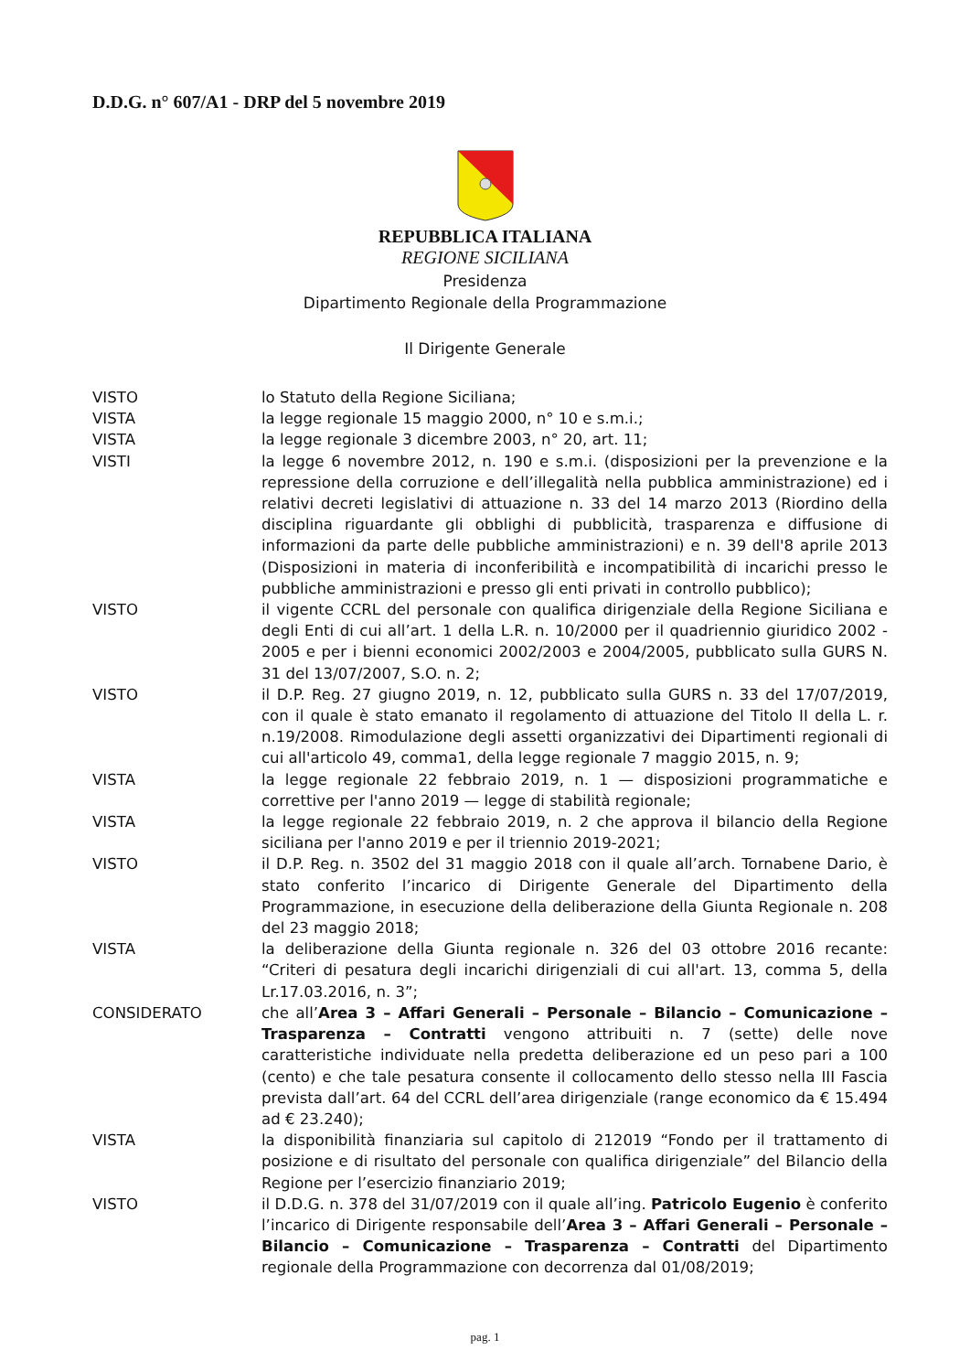D.D.G. n° 607/A1 - DRP del 5 novembre 2019
REPUBBLICA ITALIANA
REGIONE SICILIANA
Presidenza
Dipartimento Regionale della Programmazione
Il Dirigente Generale
VISTO lo Statuto della Regione Siciliana;
VISTA la legge regionale 15 maggio 2000, n° 10 e s.m.i.;
VISTA la legge regionale 3 dicembre 2003, n° 20, art. 11;
VISTI la legge 6 novembre 2012, n. 190 e s.m.i. (disposizioni per la prevenzione e la repressione della corruzione e dell’illegalità nella pubblica amministrazione) ed i relativi decreti legislativi di attuazione n. 33 del 14 marzo 2013 (Riordino della disciplina riguardante gli obblighi di pubblicità, trasparenza e diffusione di informazioni da parte delle pubbliche amministrazioni) e n. 39 dell'8 aprile 2013 (Disposizioni in materia di inconferibilità e incompatibilità di incarichi presso le pubbliche amministrazioni e presso gli enti privati in controllo pubblico);
VISTO il vigente CCRL del personale con qualifica dirigenziale della Regione Siciliana e degli Enti di cui all’art. 1 della L.R. n. 10/2000 per il quadriennio giuridico 2002 - 2005 e per i bienni economici 2002/2003 e 2004/2005, pubblicato sulla GURS N. 31 del 13/07/2007, S.O. n. 2;
VISTO il D.P. Reg. 27 giugno 2019, n. 12, pubblicato sulla GURS n. 33 del 17/07/2019, con il quale è stato emanato il regolamento di attuazione del Titolo II della L. r. n.19/2008. Rimodulazione degli assetti organizzativi dei Dipartimenti regionali di cui all'articolo 49, comma1, della legge regionale 7 maggio 2015, n. 9;
VISTA la legge regionale 22 febbraio 2019, n. 1 — disposizioni programmatiche e correttive per l'anno 2019 — legge di stabilità regionale;
VISTA la legge regionale 22 febbraio 2019, n. 2 che approva il bilancio della Regione siciliana per l'anno 2019 e per il triennio 2019-2021;
VISTO il D.P. Reg. n. 3502 del 31 maggio 2018 con il quale all’arch. Tornabene Dario, è stato conferito l’incarico di Dirigente Generale del Dipartimento della Programmazione, in esecuzione della deliberazione della Giunta Regionale n. 208 del 23 maggio 2018;
VISTA la deliberazione della Giunta regionale n. 326 del 03 ottobre 2016 recante: “Criteri di pesatura degli incarichi dirigenziali di cui all'art. 13, comma 5, della Lr.17.03.2016, n. 3”;
CONSIDERATO che all’Area 3 – Affari Generali – Personale – Bilancio – Comunicazione – Trasparenza – Contratti vengono attribuiti n. 7 (sette) delle nove caratteristiche individuate nella predetta deliberazione ed un peso pari a 100 (cento) e che tale pesatura consente il collocamento dello stesso nella III Fascia prevista dall’art. 64 del CCRL dell’area dirigenziale (range economico da € 15.494 ad € 23.240);
VISTA la disponibilità finanziaria sul capitolo di 212019 “Fondo per il trattamento di posizione e di risultato del personale con qualifica dirigenziale” del Bilancio della Regione per l’esercizio finanziario 2019;
VISTO il D.D.G. n. 378 del 31/07/2019 con il quale all’ing. Patricolo Eugenio è conferito l’incarico di Dirigente responsabile dell’Area 3 – Affari Generali – Personale – Bilancio – Comunicazione – Trasparenza – Contratti del Dipartimento regionale della Programmazione con decorrenza dal 01/08/2019;
pag. 1